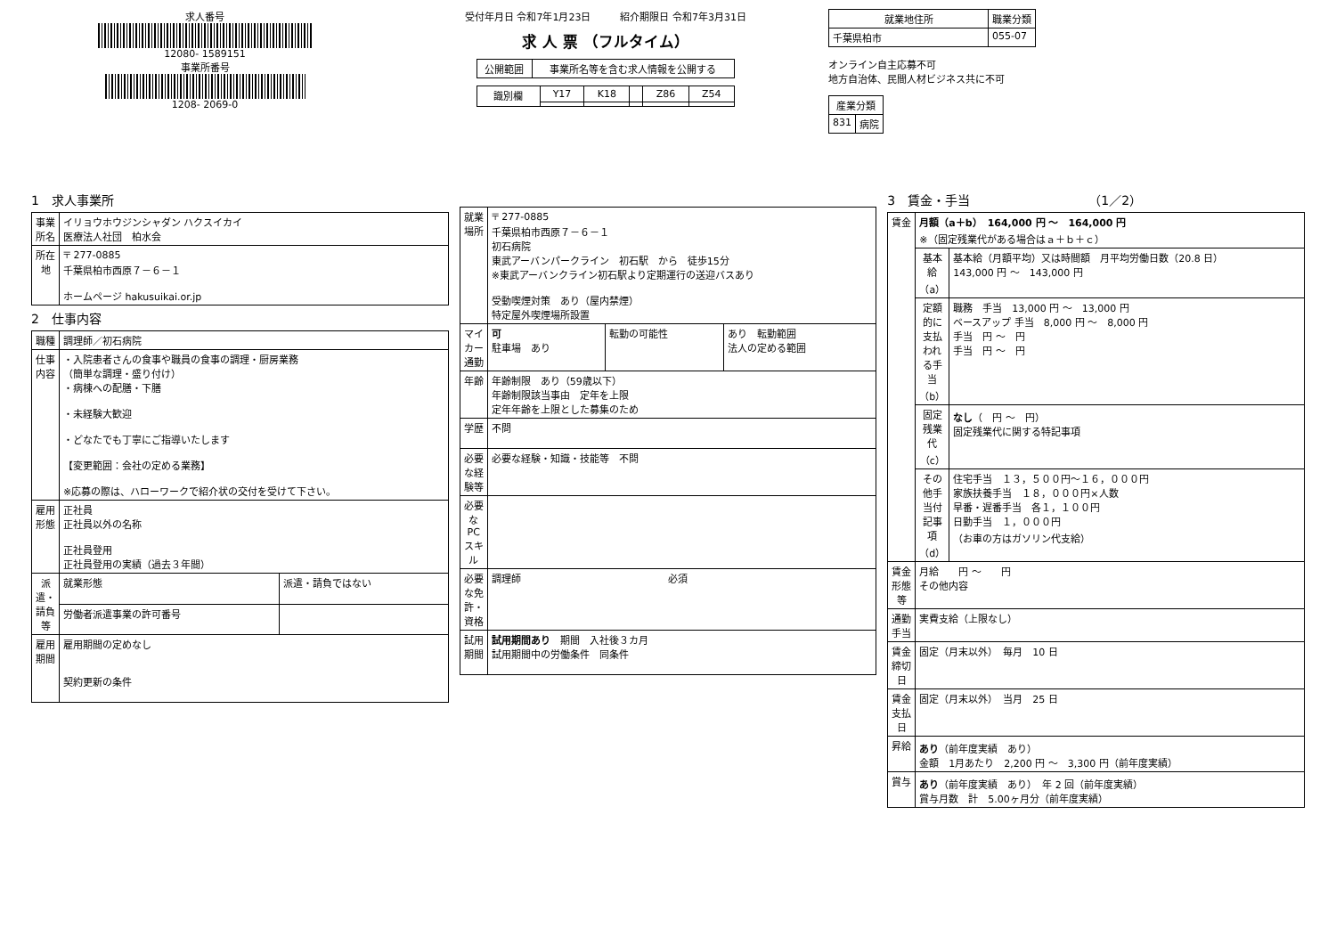求人番号
12080- 1589151
事業所番号
1208- 2069-0
受付年月日 令和7年1月23日　　　紹介期限日 令和7年3月31日
求 人 票 （フルタイム）
| 公開範囲 | 事業所名等を含む求人情報を公開する |
| 識別欄 | Y17 | K18 | | Z86 | Z54 |
| 就業地住所 | 職業分類 |
| --- | --- |
| 千葉県柏市 | 055-07 |
オンライン自主応募不可
地方自治体、民間人材ビジネス共に不可
| 産業分類 | |
| --- | --- |
| 831 | 病院 |
1　求人事業所
| 事業所名 | イリョウホウジンシャダン ハクスイカイ 医療法人社団 柏水会 |
| 所在地 | 〒 277-0885 千葉県柏市西原７－６－１ ホームページ hakusuikai.or.jp |
2　仕事内容
| 職種 | 調理師／初石病院 | |
| 仕事内容 | ・入院患者さんの食事や職員の食事の調理・厨房業務 （簡単な調理・盛り付け） ・病棟への配膳・下膳 ・未経験大歓迎 ・どなたでも丁寧にご指導いたします 【変更範囲：会社の定める業務】 ※応募の際は、ハローワークで紹介状の交付を受けて下さい。 | |
| 雇用形態 | 正社員 正社員以外の名称 正社員登用 正社員登用の実績（過去３年間） | |
| 派遣・請負等 | 就業形態 | 派遣・請負ではない |
| | 労働者派遣事業の許可番号 | |
| 雇用期間 | 雇用期間の定めなし 契約更新の条件 | |
| 就業場所 | 〒 277-0885 千葉県柏市西原７－６－１ 初石病院 東武アーバンパークライン 初石駅 から 徒歩15分 ※東武アーバンクライン初石駅より定期運行の送迎バスあり 受動喫煙対策 あり（屋内禁煙） 特定屋外喫煙場所設置 | | |
| マイカー通勤 | 可 駐車場 あり | 転勤の可能性 | あり 転勤範囲 法人の定める範囲 |
| 年齢 | 年齢制限 あり（59歳以下） 年齢制限該当事由 定年を上限 定年年齢を上限とした募集のため | | |
| 学歴 | 不問 | | |
| 必要な経験等 | 必要な経験・知識・技能等 不問 | | |
| 必要なPCスキル | | | |
| 必要な免許・資格 | 調理師 必須 | | |
| 試用期間 | 試用期間あり 期間 入社後３カ月 試用期間中の労働条件 同条件 | | |
3　賃金・手当　　　　　　　　　　（1／2）
| 賃金 | 月額（a＋b） 164,000 円 ～ 164,000 円 ※（固定残業代がある場合はａ＋ｂ＋ｃ） | |
| | 基本給（a） | 基本給（月額平均）又は時間額 月平均労働日数（20.8 日） 143,000 円 ～ 143,000 円 |
| | 定額的に支払われる手当（b） | 職務 手当 13,000 円 ～ 13,000 円 ベースアップ 手当 8,000 円 ～ 8,000 円 手当 円 ～ 円 手当 円 ～ 円 |
| | 固定残業代（c） | なし （ 円 ～ 円） 固定残業代に関する特記事項 |
| | その他手当付記事項（d） | 住宅手当 １３，５００円～１６，０００円 家族扶養手当 １８，０００円×人数 早番・遅番手当 各１，１００円 日勤手当 １，０００円 （お車の方はガソリン代支給） |
| 賃金形態等 | 月給 円 ～ 円 その他内容 | |
| 通勤手当 | 実費支給（上限なし） | |
| 賃金締切日 | 固定（月末以外） 毎月 10 日 | |
| 賃金支払日 | 固定（月末以外） 当月 25 日 | |
| 昇給 | あり （前年度実績 あり） 金額 1月あたり 2,200 円 ～ 3,300 円（前年度実績） | |
| 賞与 | あり （前年度実績 あり） 年 2 回（前年度実績） 賞与月数 計 5.00ヶ月分（前年度実績） | |